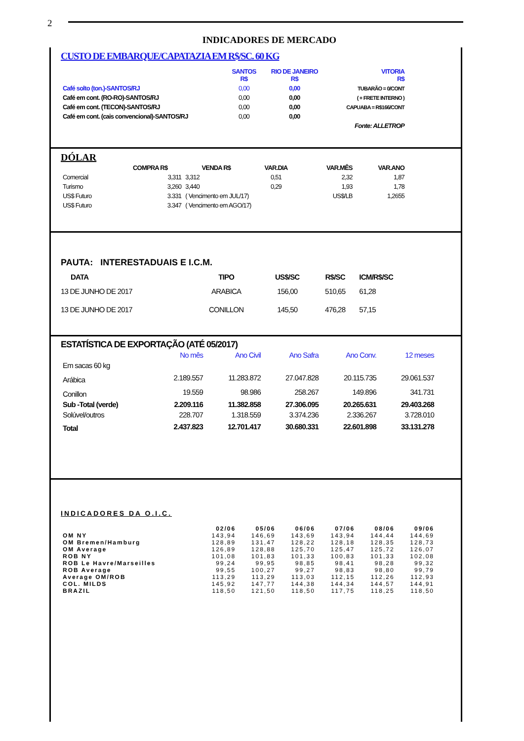2
INDICADORES DE MERCADO
CUSTO DE EMBARQUE/CAPATAZIA EM R$/SC. 60 KG
| | SANTOS R$ | RIO DE JANEIRO R$ | VITORIA R$ |
| --- | --- | --- | --- |
| Café solto (ton.)-SANTOS/RJ | 0,00 | 0,00 | TUBARÃO = 0/CONT |
| Café em cont. (RO-RO)-SANTOS/RJ | 0,00 | 0,00 | ( + FRETE INTERNO ) |
| Café em cont. (TECON)-SANTOS/RJ | 0,00 | 0,00 | CAPUABA = R$166/CONT |
| Café em cont. (cais convencional)-SANTOS/RJ | 0,00 | 0,00 | |
| | | | Fonte: ALLETROP |
DÓLAR
| | COMPRA R$ | VENDA R$ | VAR.DIA | VAR.MÊS | VAR.ANO |
| --- | --- | --- | --- | --- | --- |
| Comercial | 3,311 | 3,312 | 0,51 | 2,32 | 1,87 |
| Turismo | 3,260 | 3,440 | 0,29 | 1,93 | 1,78 |
| US$ Futuro | 3.331 | ( Vencimento em JUL/17) | | US$/LB | 1,2655 |
| US$ Futuro | 3.347 | ( Vencimento em AGO/17) | | | |
PAUTA: INTERESTADUAIS E I.C.M.
| DATA | TIPO | US$/SC | R$/SC | ICM/R$/SC |
| --- | --- | --- | --- | --- |
| 13 DE JUNHO DE 2017 | ARABICA | 156,00 | 510,65 | 61,28 |
| 13 DE JUNHO DE 2017 | CONILLON | 145,50 | 476,28 | 57,15 |
ESTATÍSTICA DE EXPORTAÇÃO (ATÉ 05/2017)
| | No mês | Ano Civil | Ano Safra | Ano Conv. | 12 meses |
| --- | --- | --- | --- | --- | --- |
| Em sacas 60 kg | | | | | |
| Arábica | 2.189.557 | 11.283.872 | 27.047.828 | 20.115.735 | 29.061.537 |
| Conillon | 19.559 | 98.986 | 258.267 | 149.896 | 341.731 |
| Sub -Total (verde) | 2.209.116 | 11.382.858 | 27.306.095 | 20.265.631 | 29.403.268 |
| Solúvel/outros | 228.707 | 1.318.559 | 3.374.236 | 2.336.267 | 3.728.010 |
| Total | 2.437.823 | 12.701.417 | 30.680.331 | 22.601.898 | 33.131.278 |
INDICADORES DA O.I.C.
| | 02/06 | 05/06 | 06/06 | 07/06 | 08/06 | 09/06 |
| --- | --- | --- | --- | --- | --- | --- |
| OM NY | 143,94 | 146,69 | 143,69 | 143,94 | 144,44 | 144,69 |
| OM Bremen/Hamburg | 128,89 | 131,47 | 128,22 | 128,18 | 128,35 | 128,73 |
| OM Average | 126,89 | 128,88 | 125,70 | 125,47 | 125,72 | 126,07 |
| ROB NY | 101,08 | 101,83 | 101,33 | 100,83 | 101,33 | 102,08 |
| ROB Le Havre/Marseilles | 99,24 | 99,95 | 98,85 | 98,41 | 98,28 | 99,32 |
| ROB Average | 99,55 | 100,27 | 99,27 | 98,83 | 98,80 | 99,79 |
| Average OM/ROB | 113,29 | 113,29 | 113,03 | 112,15 | 112,26 | 112,93 |
| COL. MILDS | 145,92 | 147,77 | 144,38 | 144,34 | 144,57 | 144,91 |
| BRAZIL | 118,50 | 121,50 | 118,50 | 117,75 | 118,25 | 118,50 |